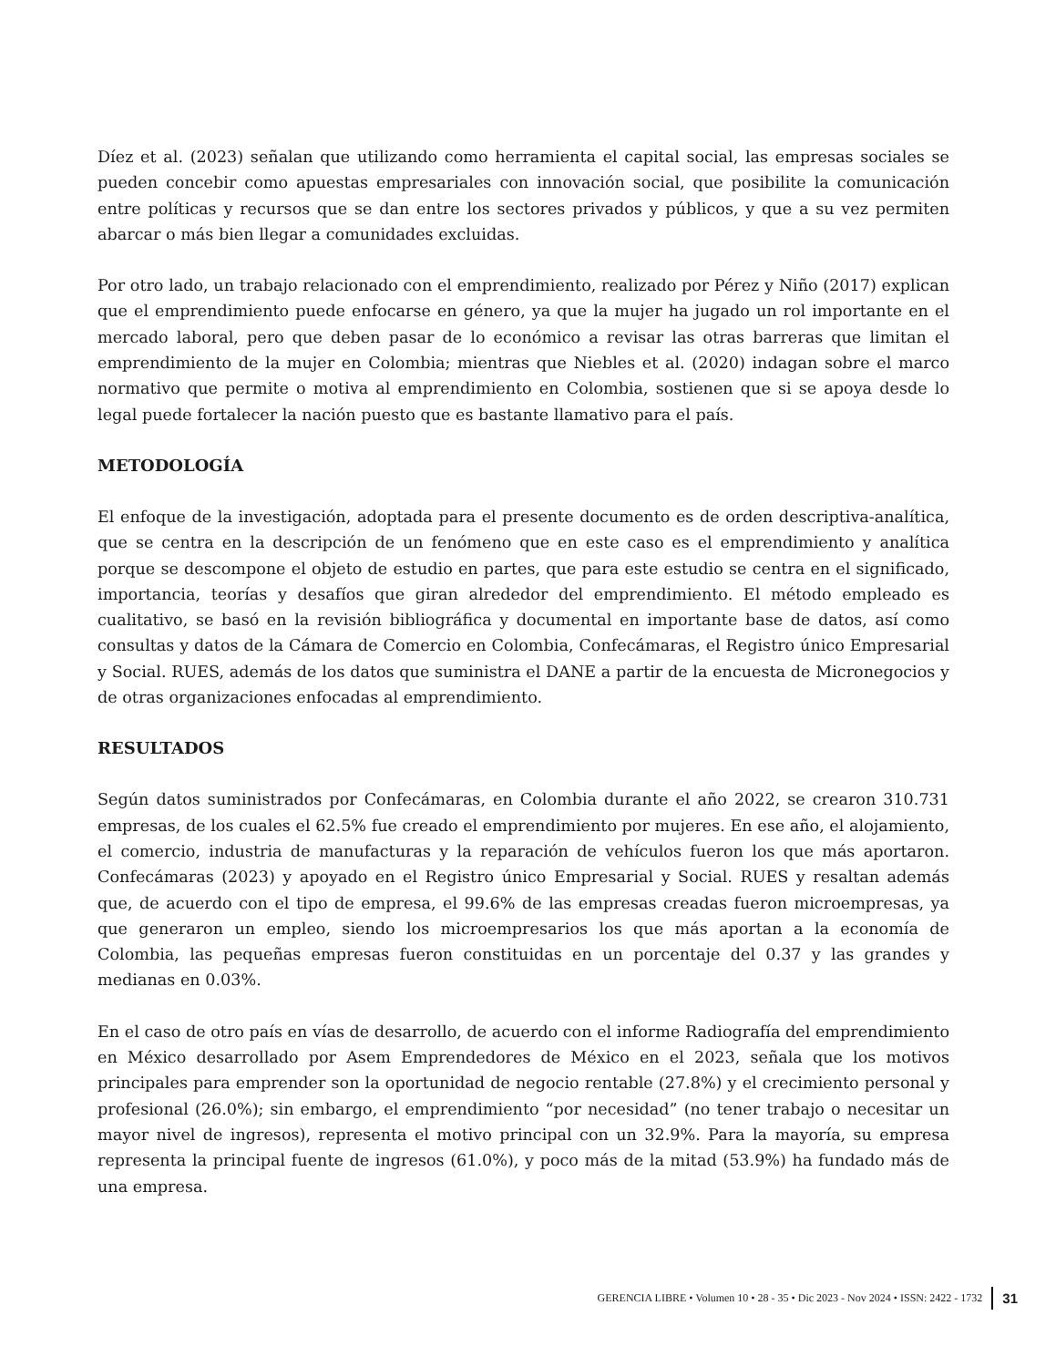Díez et al. (2023) señalan que utilizando como herramienta el capital social, las empresas sociales se pueden concebir como apuestas empresariales con innovación social, que posibilite la comunicación entre políticas y recursos que se dan entre los sectores privados y públicos, y que a su vez permiten abarcar o más bien llegar a comunidades excluidas.
Por otro lado, un trabajo relacionado con el emprendimiento, realizado por Pérez y Niño (2017) explican que el emprendimiento puede enfocarse en género, ya que la mujer ha jugado un rol importante en el mercado laboral, pero que deben pasar de lo económico a revisar las otras barreras que limitan el emprendimiento de la mujer en Colombia; mientras que Niebles et al. (2020) indagan sobre el marco normativo que permite o motiva al emprendimiento en Colombia, sostienen que si se apoya desde lo legal puede fortalecer la nación puesto que es bastante llamativo para el país.
METODOLOGÍA
El enfoque de la investigación, adoptada para el presente documento es de orden descriptiva-analítica, que se centra en la descripción de un fenómeno que en este caso es el emprendimiento y analítica porque se descompone el objeto de estudio en partes, que para este estudio se centra en el significado, importancia, teorías y desafíos que giran alrededor del emprendimiento. El método empleado es cualitativo, se basó en la revisión bibliográfica y documental en importante base de datos, así como consultas y datos de la Cámara de Comercio en Colombia, Confecámaras, el Registro único Empresarial y Social. RUES, además de los datos que suministra el DANE a partir de la encuesta de Micronegocios y de otras organizaciones enfocadas al emprendimiento.
RESULTADOS
Según datos suministrados por Confecámaras, en Colombia durante el año 2022, se crearon 310.731 empresas, de los cuales el 62.5% fue creado el emprendimiento por mujeres. En ese año, el alojamiento, el comercio, industria de manufacturas y la reparación de vehículos fueron los que más aportaron. Confecámaras (2023) y apoyado en el Registro único Empresarial y Social. RUES y resaltan además que, de acuerdo con el tipo de empresa, el 99.6% de las empresas creadas fueron microempresas, ya que generaron un empleo, siendo los microempresarios los que más aportan a la economía de Colombia, las pequeñas empresas fueron constituidas en un porcentaje del 0.37 y las grandes y medianas en 0.03%.
En el caso de otro país en vías de desarrollo, de acuerdo con el informe Radiografía del emprendimiento en México desarrollado por Asem Emprendedores de México en el 2023, señala que los motivos principales para emprender son la oportunidad de negocio rentable (27.8%) y el crecimiento personal y profesional (26.0%); sin embargo, el emprendimiento “por necesidad” (no tener trabajo o necesitar un mayor nivel de ingresos), representa el motivo principal con un 32.9%. Para la mayoría, su empresa representa la principal fuente de ingresos (61.0%), y poco más de la mitad (53.9%) ha fundado más de una empresa.
GERENCIA LIBRE • Volumen 10 • 28 - 35 • Dic 2023 - Nov 2024 • ISSN: 2422 - 1732 31